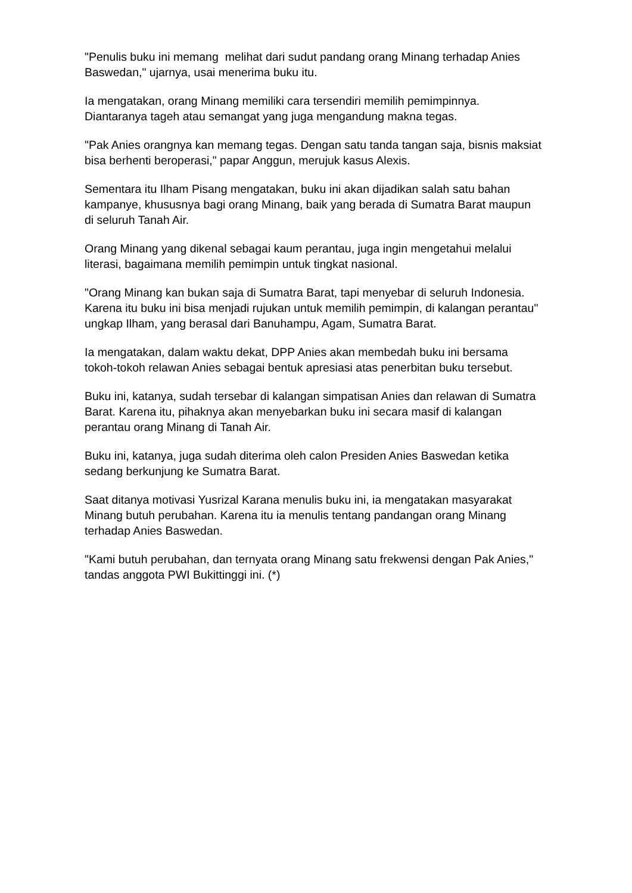"Penulis buku ini memang melihat dari sudut pandang orang Minang terhadap Anies Baswedan," ujarnya, usai menerima buku itu.
Ia mengatakan, orang Minang memiliki cara tersendiri memilih pemimpinnya. Diantaranya tageh atau semangat yang juga mengandung makna tegas.
"Pak Anies orangnya kan memang tegas. Dengan satu tanda tangan saja, bisnis maksiat bisa berhenti beroperasi," papar Anggun, merujuk kasus Alexis.
Sementara itu Ilham Pisang mengatakan, buku ini akan dijadikan salah satu bahan kampanye, khususnya bagi orang Minang, baik yang berada di Sumatra Barat maupun di seluruh Tanah Air.
Orang Minang yang dikenal sebagai kaum perantau, juga ingin mengetahui melalui literasi, bagaimana memilih pemimpin untuk tingkat nasional.
"Orang Minang kan bukan saja di Sumatra Barat, tapi menyebar di seluruh Indonesia. Karena itu buku ini bisa menjadi rujukan untuk memilih pemimpin, di kalangan perantau" ungkap Ilham, yang berasal dari Banuhampu, Agam, Sumatra Barat.
Ia mengatakan, dalam waktu dekat, DPP Anies akan membedah buku ini bersama tokoh-tokoh relawan Anies sebagai bentuk apresiasi atas penerbitan buku tersebut.
Buku ini, katanya, sudah tersebar di kalangan simpatisan Anies dan relawan di Sumatra Barat. Karena itu, pihaknya akan menyebarkan buku ini secara masif di kalangan perantau orang Minang di Tanah Air.
Buku ini, katanya, juga sudah diterima oleh calon Presiden Anies Baswedan ketika sedang berkunjung ke Sumatra Barat.
Saat ditanya motivasi Yusrizal Karana menulis buku ini, ia mengatakan masyarakat Minang butuh perubahan. Karena itu ia menulis tentang pandangan orang Minang terhadap Anies Baswedan.
"Kami butuh perubahan, dan ternyata orang Minang satu frekwensi dengan Pak Anies," tandas anggota PWI Bukittinggi ini. (*)